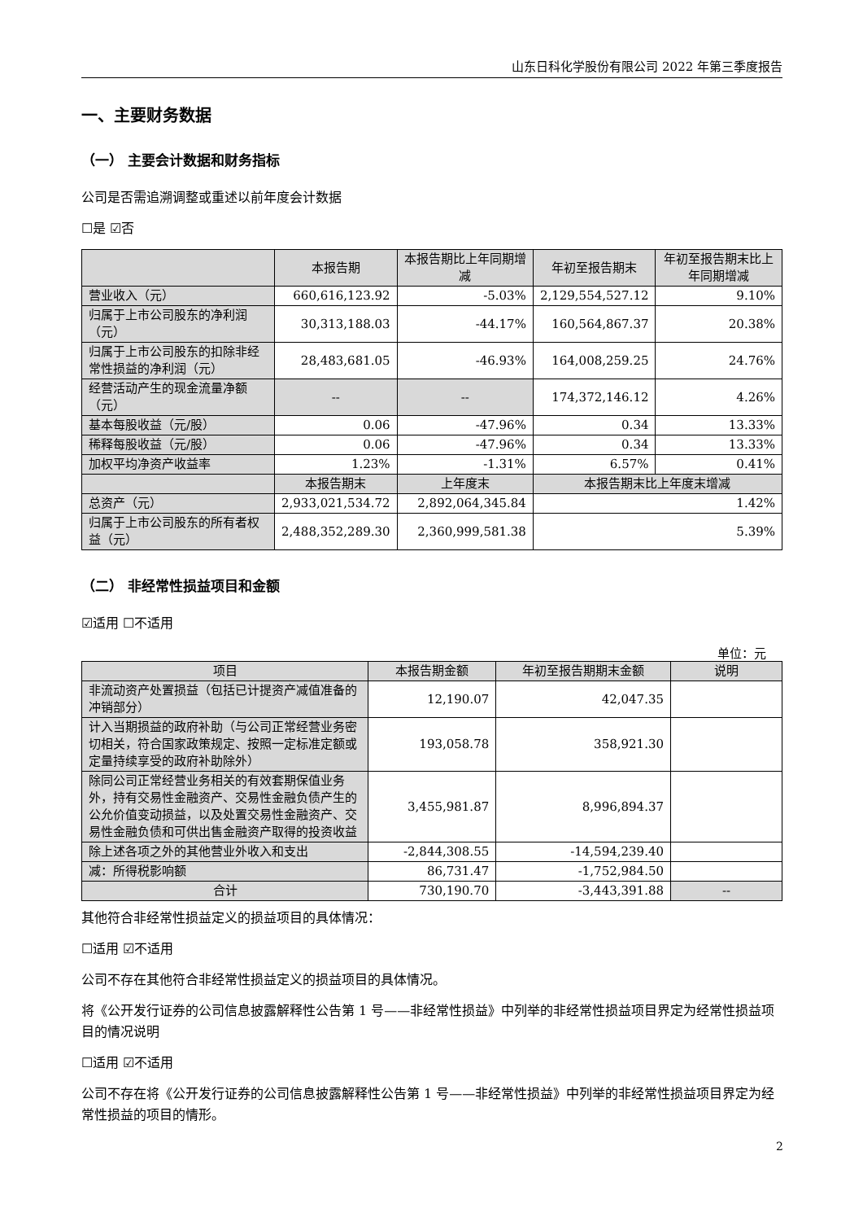山东日科化学股份有限公司 2022 年第三季度报告
一、主要财务数据
（一） 主要会计数据和财务指标
公司是否需追溯调整或重述以前年度会计数据
☐是 ☑否
| | 本报告期 | 本报告期比上年同期增减 | 年初至报告期末 | 年初至报告期末比上年同期增减 |
| --- | --- | --- | --- | --- |
| 营业收入（元） | 660,616,123.92 | -5.03% | 2,129,554,527.12 | 9.10% |
| 归属于上市公司股东的净利润（元） | 30,313,188.03 | -44.17% | 160,564,867.37 | 20.38% |
| 归属于上市公司股东的扣除非经常性损益的净利润（元） | 28,483,681.05 | -46.93% | 164,008,259.25 | 24.76% |
| 经营活动产生的现金流量净额（元） | -- | -- | 174,372,146.12 | 4.26% |
| 基本每股收益（元/股） | 0.06 | -47.96% | 0.34 | 13.33% |
| 稀释每股收益（元/股） | 0.06 | -47.96% | 0.34 | 13.33% |
| 加权平均净资产收益率 | 1.23% | -1.31% | 6.57% | 0.41% |
| | 本报告期末 | 上年度末 | 本报告期末比上年度末增减 | |
| 总资产（元） | 2,933,021,534.72 | 2,892,064,345.84 | 1.42% | |
| 归属于上市公司股东的所有者权益（元） | 2,488,352,289.30 | 2,360,999,581.38 | 5.39% | |
（二） 非经常性损益项目和金额
☑适用 ☐不适用
单位：元
| 项目 | 本报告期金额 | 年初至报告期期末金额 | 说明 |
| --- | --- | --- | --- |
| 非流动资产处置损益（包括已计提资产减值准备的冲销部分） | 12,190.07 | 42,047.35 | |
| 计入当期损益的政府补助（与公司正常经营业务密切相关，符合国家政策规定、按照一定标准定额或定量持续享受的政府补助除外） | 193,058.78 | 358,921.30 | |
| 除同公司正常经营业务相关的有效套期保值业务外，持有交易性金融资产、交易性金融负债产生的公允价值变动损益，以及处置交易性金融资产、交易性金融负债和可供出售金融资产取得的投资收益 | 3,455,981.87 | 8,996,894.37 | |
| 除上述各项之外的其他营业外收入和支出 | -2,844,308.55 | -14,594,239.40 | |
| 减：所得税影响额 | 86,731.47 | -1,752,984.50 | |
| 合计 | 730,190.70 | -3,443,391.88 | -- |
其他符合非经常性损益定义的损益项目的具体情况：
☐适用 ☑不适用
公司不存在其他符合非经常性损益定义的损益项目的具体情况。
将《公开发行证券的公司信息披露解释性公告第 1 号——非经常性损益》中列举的非经常性损益项目界定为经常性损益项目的情况说明
☐适用 ☑不适用
公司不存在将《公开发行证券的公司信息披露解释性公告第 1 号——非经常性损益》中列举的非经常性损益项目界定为经常性损益的项目的情形。
2